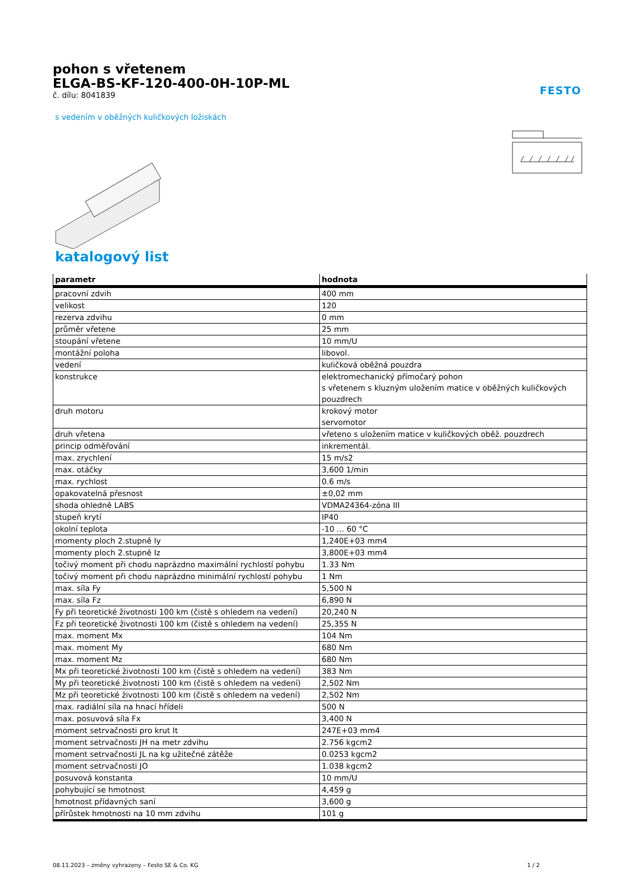FESTO
pohon s vřetenem
ELGA-BS-KF-120-400-0H-10P-ML
č. dílu: 8041839
s vedením v oběžných kuličkových ložiskách
katalogový list
| parametr | hodnota |
| --- | --- |
| pracovní zdvih | 400 mm |
| velikost | 120 |
| rezerva zdvihu | 0 mm |
| průměr vřetene | 25 mm |
| stoupání vřetene | 10 mm/U |
| montážní poloha | libovol. |
| vedení | kuličková oběžná pouzdra |
| konstrukce | elektromechanický přímočarý pohon s vřetenem s kluzným uložením matice v oběžných kuličkových pouzdrech |
| druh motoru | krokový motor servomotor |
| druh vřetena | vřeteno s uložením matice v kuličkových oběž. pouzdrech |
| princip odměřování | inkrementál. |
| max. zrychlení | 15 m/s2 |
| max. otáčky | 3,600 1/min |
| max. rychlost | 0.6 m/s |
| opakovatelná přesnost | ±0,02 mm |
| shoda ohledně LABS | VDMA24364-zóna III |
| stupeň krytí | IP40 |
| okolní teplota | -10 ... 60 °C |
| momenty ploch 2.stupně Iy | 1,240E+03 mm4 |
| momenty ploch 2.stupně Iz | 3,800E+03 mm4 |
| točivý moment při chodu naprázdno maximální rychlostí pohybu | 1.33 Nm |
| točivý moment při chodu naprázdno minimální rychlostí pohybu | 1 Nm |
| max. síla Fy | 5,500 N |
| max. síla Fz | 6,890 N |
| Fy při teoretické životnosti 100 km (čistě s ohledem na vedení) | 20,240 N |
| Fz při teoretické životnosti 100 km (čistě s ohledem na vedení) | 25,355 N |
| max. moment Mx | 104 Nm |
| max. moment My | 680 Nm |
| max. moment Mz | 680 Nm |
| Mx při teoretické životnosti 100 km (čistě s ohledem na vedení) | 383 Nm |
| My při teoretické životnosti 100 km (čistě s ohledem na vedení) | 2,502 Nm |
| Mz při teoretické životnosti 100 km (čistě s ohledem na vedení) | 2,502 Nm |
| max. radiální síla na hnací hřídeli | 500 N |
| max. posuvová síla Fx | 3,400 N |
| moment setrvačnosti pro krut It | 247E+03 mm4 |
| moment setrvačnosti JH na metr zdvihu | 2.756 kgcm2 |
| moment setrvačnosti JL na kg užitečné zátěže | 0.0253 kgcm2 |
| moment setrvačnosti JO | 1.038 kgcm2 |
| posuvová konstanta | 10 mm/U |
| pohybující se hmotnost | 4,459 g |
| hmotnost přídavných saní | 3,600 g |
| přírůstek hmotnosti na 10 mm zdvihu | 101 g |
08.11.2023 – změny vyhrazeny – Festo SE & Co. KG 1 / 2